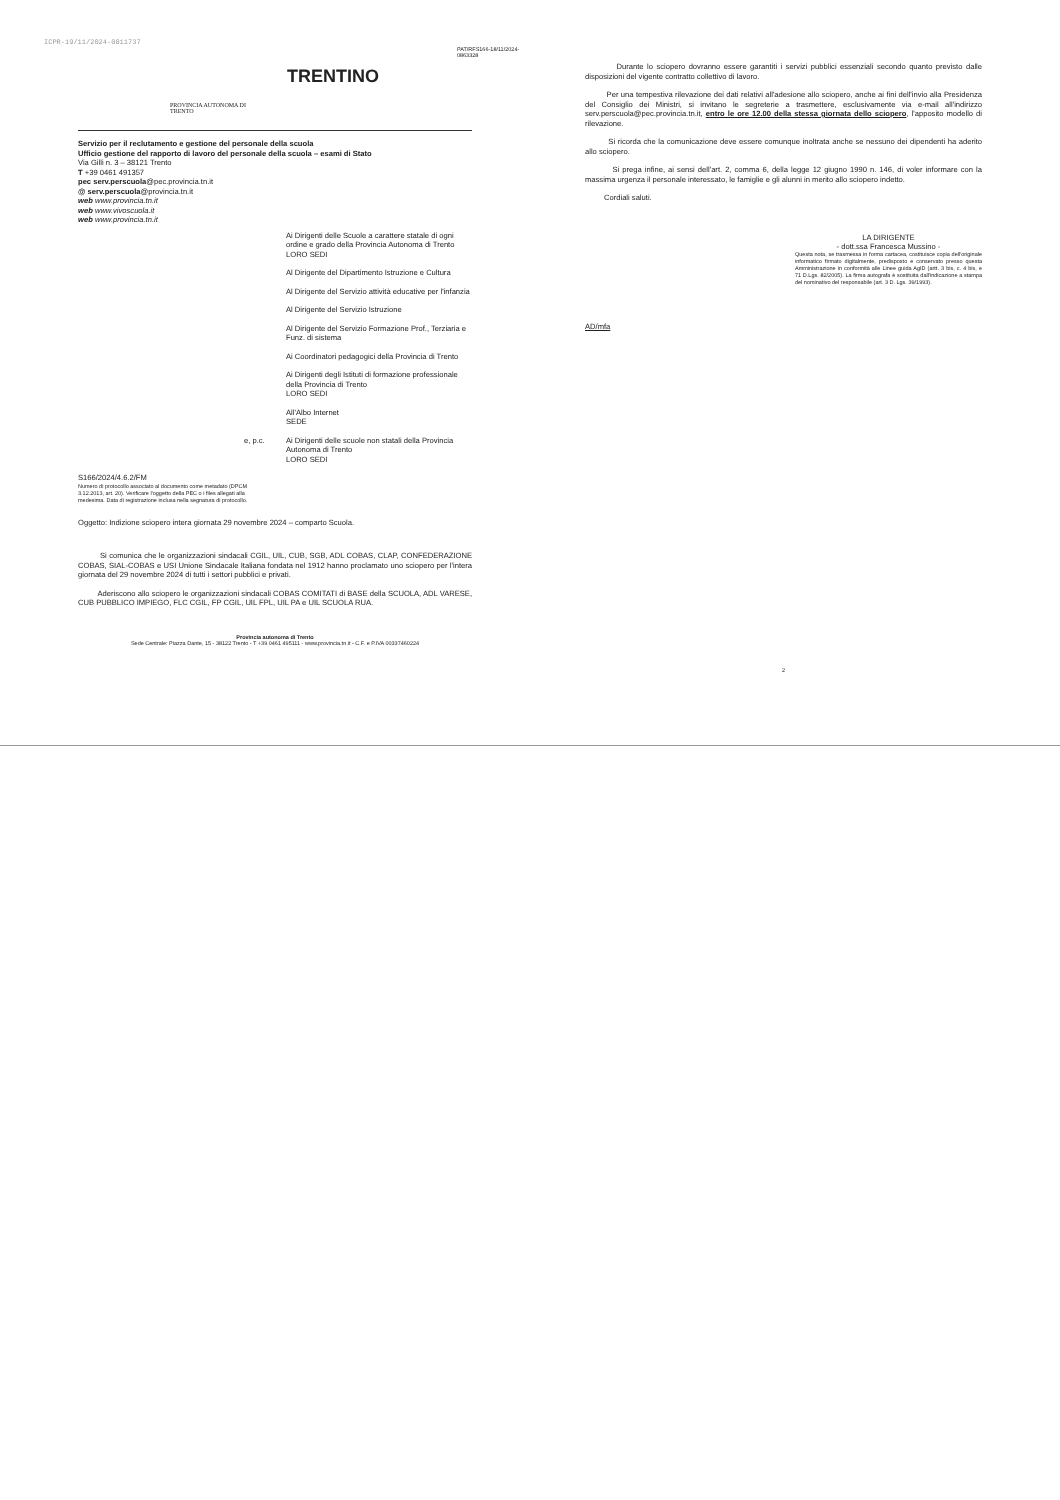ICPR-19/11/2024-0011737
PROVINCIA AUTONOMA DI TRENTO
PAT/RFS166-18/11/2024-0863328
TRENTINO
Servizio per il reclutamento e gestione del personale della scuola
Ufficio gestione del rapporto di lavoro del personale della scuola – esami di Stato
Via Gilli n. 3 – 38121 Trento
T +39 0461 491357
pec serv.perscuola@pec.provincia.tn.it
@ serv.perscuola@provincia.tn.it
web www.provincia.tn.it
web www.vivoscuola.it
web www.provincia.tn.it
Ai Dirigenti delle Scuole a carattere statale di ogni ordine e grado della Provincia Autonoma di Trento
LORO SEDI
Al Dirigente del Dipartimento Istruzione e Cultura
Al Dirigente del Servizio attività educative per l'infanzia
Al Dirigente del Servizio Istruzione
Al Dirigente del Servizio Formazione Prof., Terziaria e Funz. di sistema
Ai Coordinatori pedagogici della Provincia di Trento
Ai Dirigenti degli Istituti di formazione professionale della Provincia di Trento
LORO SEDI
All'Albo Internet
SEDE
e, p.c. Ai Dirigenti delle scuole non statali della Provincia Autonoma di Trento
LORO SEDI
S166/2024/4.6.2/FM
Numero di protocollo associato al documento come metadato (DPCM 3.12.2013, art. 20). Verificare l'oggetto della PEC o i files allegati alla medesima. Data di registrazione inclusa nella segnatura di protocollo.
Oggetto: Indizione sciopero intera giornata 29 novembre 2024 – comparto Scuola.
Si comunica che le organizzazioni sindacali CGIL, UIL, CUB, SGB, ADL COBAS, CLAP, CONFEDERAZIONE COBAS, SIAL-COBAS e USI Unione Sindacale Italiana fondata nel 1912 hanno proclamato uno sciopero per l'intera giornata del 29 novembre 2024 di tutti i settori pubblici e privati.
Aderiscono allo sciopero le organizzazioni sindacali COBAS COMITATI di BASE della SCUOLA, ADL VARESE, CUB PUBBLICO IMPIEGO, FLC CGIL, FP CGIL, UIL FPL, UIL PA e UIL SCUOLA RUA.
Provincia autonoma di Trento
Sede Centrale: Piazza Dante, 15 - 38122 Trento - T +39 0461 495111 - www.provincia.tn.it - C.F. e P.IVA 00337460224
Durante lo sciopero dovranno essere garantiti i servizi pubblici essenziali secondo quanto previsto dalle disposizioni del vigente contratto collettivo di lavoro.
Per una tempestiva rilevazione dei dati relativi all'adesione allo sciopero, anche ai fini dell'invio alla Presidenza del Consiglio dei Ministri, si invitano le segreterie a trasmettere, esclusivamente via e-mail all'indirizzo serv.perscuola@pec.provincia.tn.it, entro le ore 12.00 della stessa giornata dello sciopero, l'apposito modello di rilevazione.
Si ricorda che la comunicazione deve essere comunque inoltrata anche se nessuno dei dipendenti ha aderito allo sciopero.
Si prega infine, ai sensi dell'art. 2, comma 6, della legge 12 giugno 1990 n. 146, di voler informare con la massima urgenza il personale interessato, le famiglie e gli alunni in merito allo sciopero indetto.
Cordiali saluti.
LA DIRIGENTE
- dott.ssa Francesca Mussino -
Questa nota, se trasmessa in forma cartacea, costituisce copia dell'originale informatico firmato digitalmente, predisposto e conservato presso questa Amministrazione in conformità alle Linee guida AgID (artt. 3 bis, c. 4 bis, e 71 D.Lgs. 82/2005). La firma autografa è sostituita dall'indicazione a stampa del nominativo del responsabile (art. 3 D. Lgs. 39/1993).
AD/mfa
2